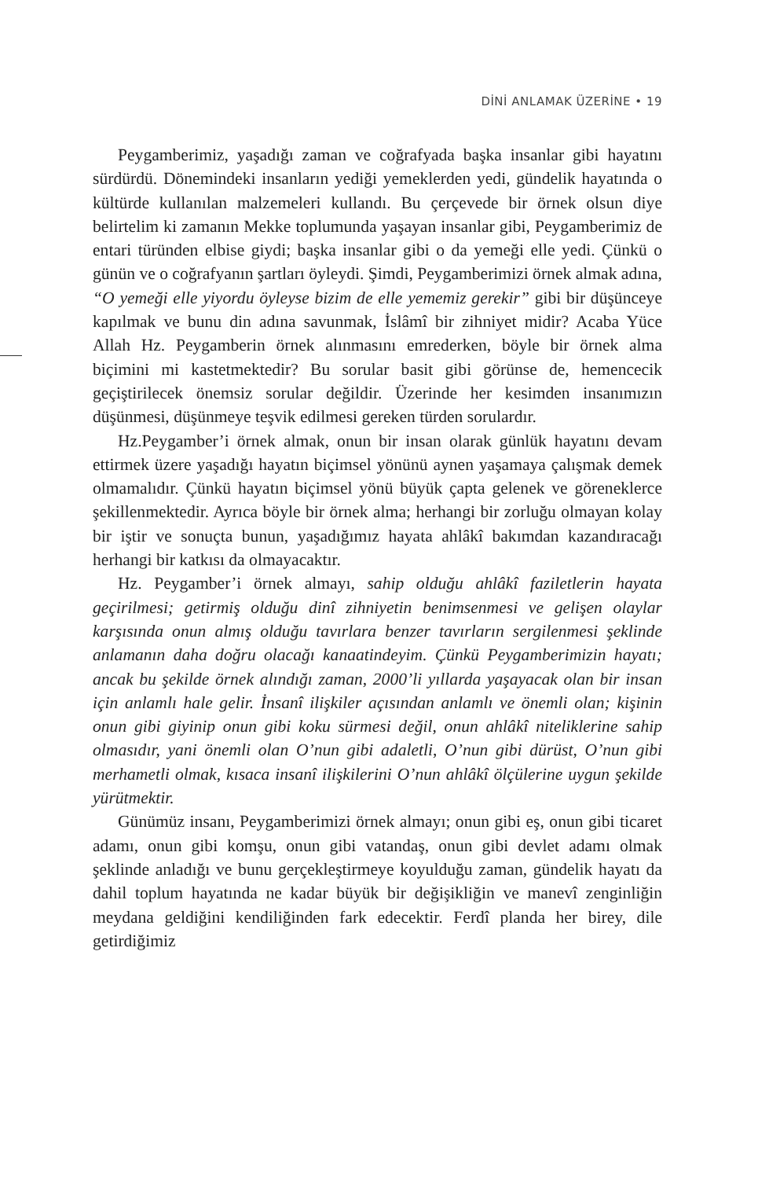DİNİ ANLAMAK ÜZERİNE • 19
Peygamberimiz, yaşadığı zaman ve coğrafyada başka insanlar gibi hayatını sürdürdü. Dönemindeki insanların yediği yemeklerden yedi, gündelik hayatında o kültürde kullanılan malzemeleri kullandı. Bu çerçevede bir örnek olsun diye belirtelim ki zamanın Mekke toplumunda yaşayan insanlar gibi, Peygamberimiz de entari türünden elbise giydi; başka insanlar gibi o da yemeği elle yedi. Çünkü o günün ve o coğrafyanın şartları öyleydi. Şimdi, Peygamberimizi örnek almak adına, “O yemeği elle yiyordu öyleyse bizim de elle yememiz gerekir” gibi bir düşünceye kapılmak ve bunu din adına savunmak, İslâmî bir zihniyet midir? Acaba Yüce Allah Hz. Peygamberin örnek alınmasını emrederken, böyle bir örnek alma biçimini mi kastetmektedir? Bu sorular basit gibi görünse de, hemencecik geçiştirilecek önemsiz sorular değildir. Üzerinde her kesimden insanımızın düşünmesi, düşünmeye teşvik edilmesi gereken türden sorulardır.
Hz.Peygamber’i örnek almak, onun bir insan olarak günlük hayatını devam ettirmek üzere yaşadığı hayatın biçimsel yönünü aynen yaşamaya çalışmak demek olmamalıdır. Çünkü hayatın biçimsel yönü büyük çapta gelenek ve göreneklerce şekillenmektedir. Ayrıca böyle bir örnek alma; herhangi bir zorluğu olmayan kolay bir iştir ve sonuçta bunun, yaşadığımız hayata ahlâkî bakımdan kazandıracağı herhangi bir katkısı da olmayacaktır.
Hz. Peygamber’i örnek almayı, sahip olduğu ahlâkî faziletlerin hayata geçirilmesi; getirmiş olduğu dinî zihniyetin benimsenmesi ve gelişen olaylar karşısında onun almış olduğu tavırlara benzer tavırların sergilenmesi şeklinde anlamanın daha doğru olacağı kanaatindeyim. Çünkü Peygamberimizin hayatı; ancak bu şekilde örnek alındığı zaman, 2000’li yıllarda yaşayacak olan bir insan için anlamlı hale gelir. İnsanî ilişkiler açısından anlamlı ve önemli olan; kişinin onun gibi giyinip onun gibi koku sürmesi değil, onun ahlâkî niteliklerine sahip olmasıdır, yani önemli olan O’nun gibi adaletli, O’nun gibi dürüst, O’nun gibi merhametli olmak, kısaca insanî ilişkilerini O’nun ahlâkî ölçülerine uygun şekilde yürütmektir.
Günümüz insanı, Peygamberimizi örnek almayı; onun gibi eş, onun gibi ticaret adamı, onun gibi komşu, onun gibi vatandaş, onun gibi devlet adamı olmak şeklinde anladığı ve bunu gerçekleştirmeye koyulduğu zaman, gündelik hayatı da dahil toplum hayatında ne kadar büyük bir değişikliğin ve manevî zenginliğin meydana geldiğini kendiliğinden fark edecektir. Ferdî planda her birey, dile getirdiğimiz